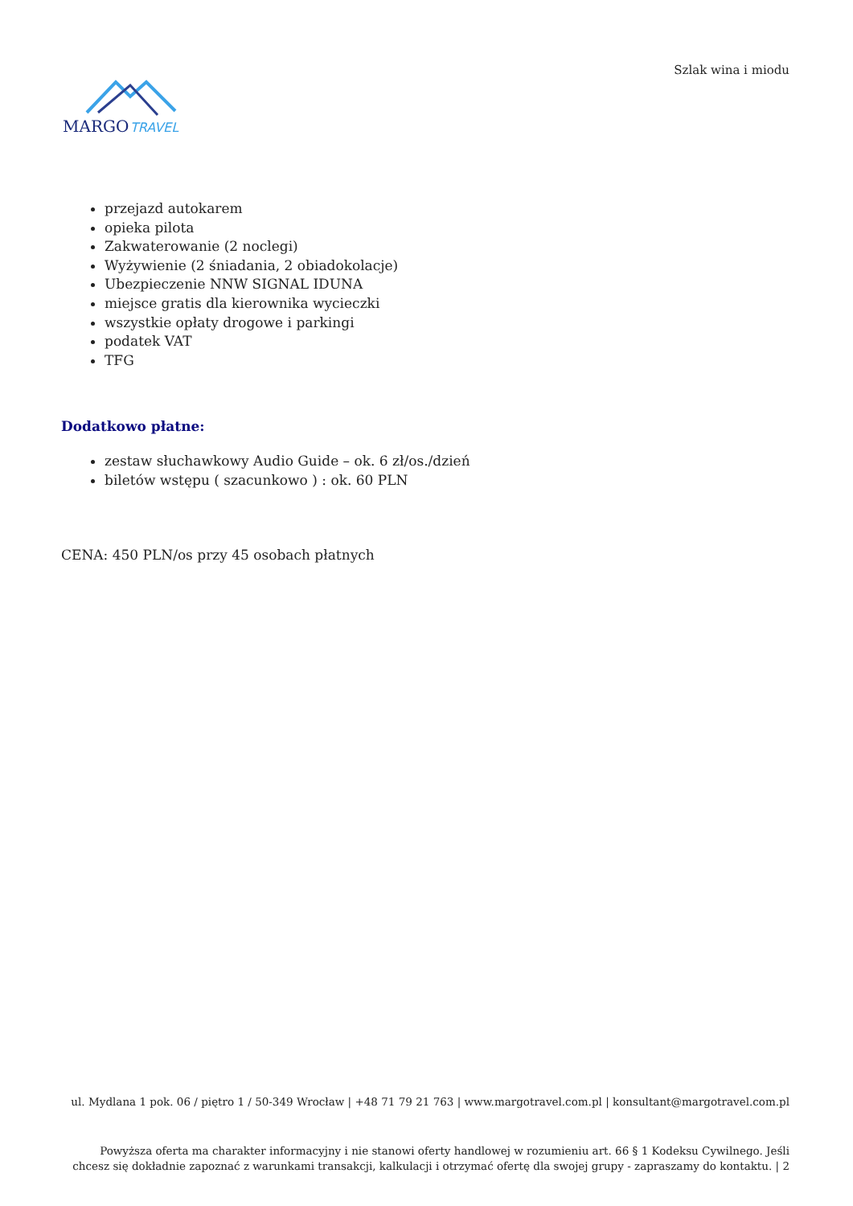Szlak wina i miodu
MARGO
TRAVEL
przejazd autokarem
opieka pilota
Zakwaterowanie (2 noclegi)
Wyżywienie (2 śniadania, 2 obiadokolacje)
Ubezpieczenie NNW SIGNAL IDUNA
miejsce gratis dla kierownika wycieczki
wszystkie opłaty drogowe i parkingi
podatek VAT
TFG
Dodatkowo płatne:
zestaw słuchawkowy Audio Guide – ok. 6 zł/os./dzień
biletów wstępu ( szacunkowo ) : ok. 60 PLN
CENA: 450 PLN/os przy 45 osobach płatnych
ul. Mydlana 1 pok. 06 / piętro 1 / 50-349 Wrocław | +48 71 79 21 763 | www.margotravel.com.pl | konsultant@margotravel.com.pl
Powyższa oferta ma charakter informacyjny i nie stanowi oferty handlowej w rozumieniu art. 66 § 1 Kodeksu Cywilnego. Jeśli chcesz się dokładnie zapoznać z warunkami transakcji, kalkulacji i otrzymać ofertę dla swojej grupy - zapraszamy do kontaktu. | 2